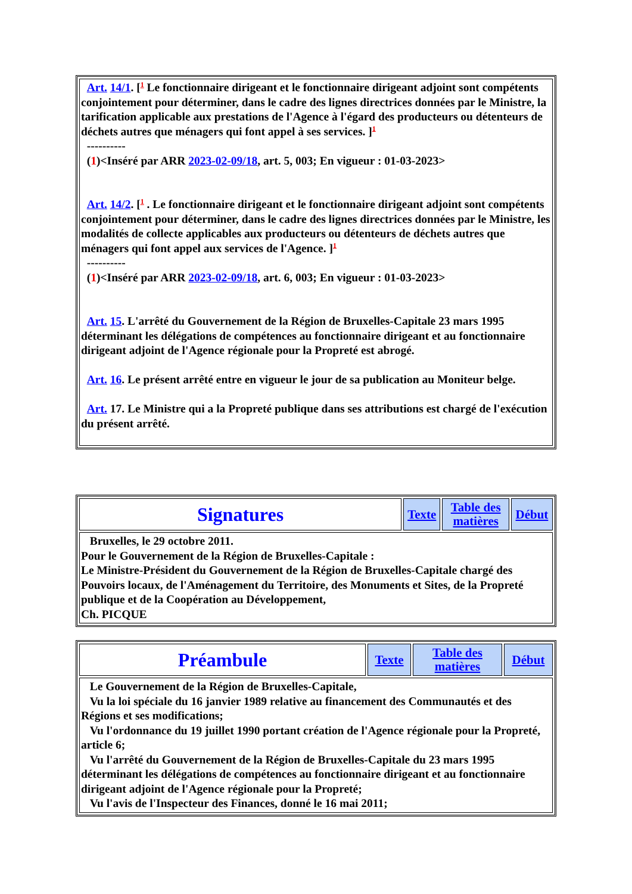| Art. 14/1 . [<sup>1</sup> Le fonctionnaire dirigeant et le fonctionnaire dirigeant adjoint sont compétents conjointement pour déterminer, dans le cadre des lignes directrices données par le Ministre, la tarification applicable aux prestations de l'Agence à l'égard des producteurs ou détenteurs de déchets autres que ménagers qui font appel à ses services. ]<sup>1</sup> ---------- ( 1 )<Inséré par ARR 2023-02-09/18 , art. 5, 003; En vigueur : 01-03-2023> Art. 14/2 . [<sup>1</sup> . Le fonctionnaire dirigeant et le fonctionnaire dirigeant adjoint sont compétents conjointement pour déterminer, dans le cadre des lignes directrices données par le Ministre, les modalités de collecte applicables aux producteurs ou détenteurs de déchets autres que ménagers qui font appel aux services de l'Agence. ]<sup>1</sup> ---------- ( 1 )<Inséré par ARR 2023-02-09/18 , art. 6, 003; En vigueur : 01-03-2023> Art. 15 . L'arrêté du Gouvernement de la Région de Bruxelles-Capitale 23 mars 1995 déterminant les délégations de compétences au fonctionnaire dirigeant et au fonctionnaire dirigeant adjoint de l'Agence régionale pour la Propreté est abrogé. Art. 16 . Le présent arrêté entre en vigueur le jour de sa publication au Moniteur belge. Art. 17. Le Ministre qui a la Propreté publique dans ses attributions est chargé de l'exécution du présent arrêté. |
| Signatures | Texte | Table des matières | Début |
| Bruxelles, le 29 octobre 2011. Pour le Gouvernement de la Région de Bruxelles-Capitale : Le Ministre-Président du Gouvernement de la Région de Bruxelles-Capitale chargé des Pouvoirs locaux, de l'Aménagement du Territoire, des Monuments et Sites, de la Propreté publique et de la Coopération au Développement, Ch. PICQUE | | | |
| Préambule | Texte | Table des matières | Début |
| Le Gouvernement de la Région de Bruxelles-Capitale, Vu la loi spéciale du 16 janvier 1989 relative au financement des Communautés et des Régions et ses modifications; Vu l'ordonnance du 19 juillet 1990 portant création de l'Agence régionale pour la Propreté, article 6; Vu l'arrêté du Gouvernement de la Région de Bruxelles-Capitale du 23 mars 1995 déterminant les délégations de compétences au fonctionnaire dirigeant et au fonctionnaire dirigeant adjoint de l'Agence régionale pour la Propreté; Vu l'avis de l'Inspecteur des Finances, donné le 16 mai 2011; | | | |